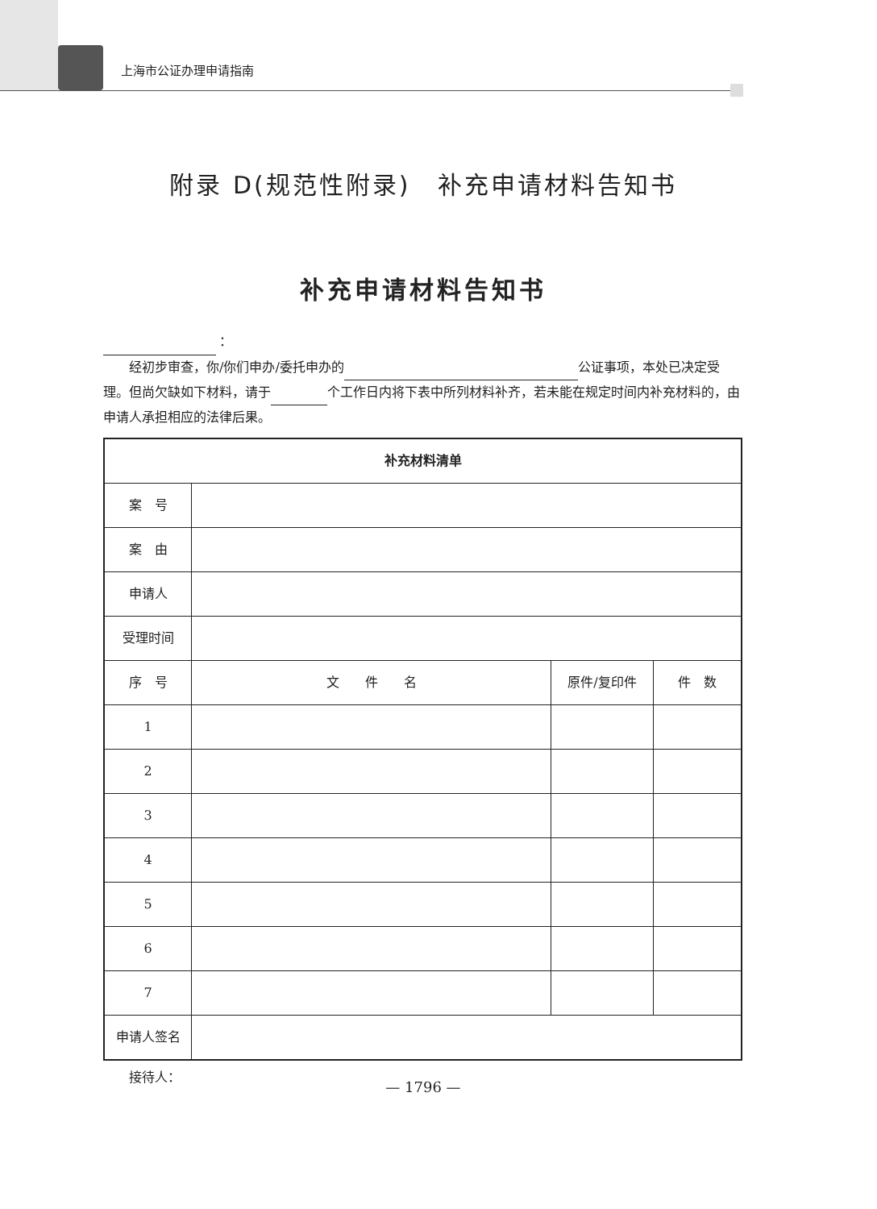上海市公证办理申请指南
附录 D(规范性附录)　补充申请材料告知书
补充申请材料告知书
：
　　经初步审查，你/你们申办/委托申办的 公证事项，本处已决定受理。但尚欠缺如下材料，请于 个工作日内将下表中所列材料补齐，若未能在规定时间内补充材料的，由申请人承担相应的法律后果。
| 补充材料清单 | | | |
| --- | --- | --- | --- |
| 案 号 | | | |
| 案 由 | | | |
| 申请人 | | | |
| 受理时间 | | | |
| 序 号 | 文 件 名 | 原件/复印件 | 件 数 |
| 1 | | | |
| 2 | | | |
| 3 | | | |
| 4 | | | |
| 5 | | | |
| 6 | | | |
| 7 | | | |
| 申请人签名 | | | |
　　接待人：
— 1796 —